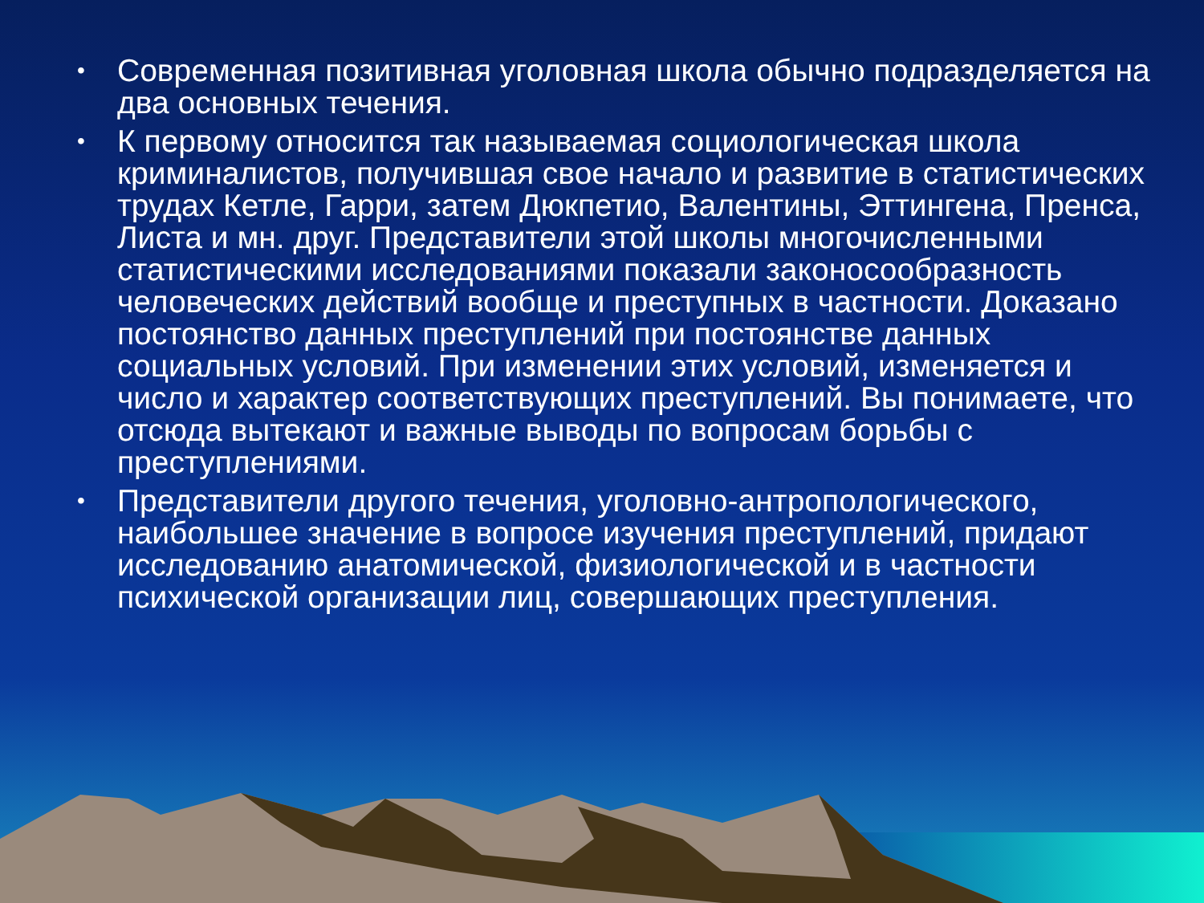• Современная позитивная уголовная школа обычно подразделяется на два основных течения.
• К первому относится так называемая социологическая школа криминалистов, получившая свое начало и развитие в статистических трудах Кетле, Гарри, затем Дюкпетио, Валентины, Эттингена, Пренса, Листа и мн. друг. Представители этой школы многочисленными статистическими исследованиями показали законосообразность человеческих действий вообще и преступных в частности. Доказано постоянство данных преступлений при постоянстве данных социальных условий. При изменении этих условий, изменяется и число и характер соответствующих преступлений. Вы понимаете, что отсюда вытекают и важные выводы по вопросам борьбы с преступлениями.
• Представители другого течения, уголовно-антропологического, наибольшее значение в вопросе изучения преступлений, придают исследованию анатомической, физиологической и в частности психической организации лиц, совершающих преступления.